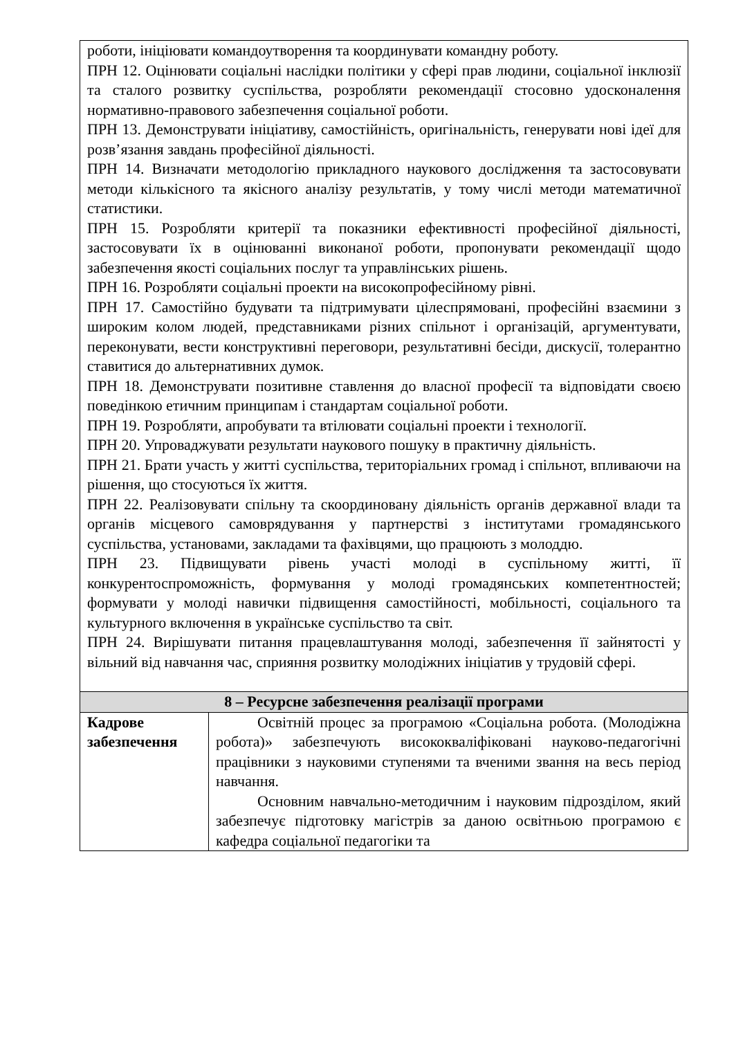| роботи, ініціювати командоутворення та координувати командну роботу. ПРН 12. Оцінювати соціальні наслідки політики у сфері прав людини, соціальної інклюзії та сталого розвитку суспільства, розробляти рекомендації стосовно удосконалення нормативно-правового забезпечення соціальної роботи. ПРН 13. Демонструвати ініціативу, самостійність, оригінальність, генерувати нові ідеї для розв’язання завдань професійної діяльності. ПРН 14. Визначати методологію прикладного наукового дослідження та застосовувати методи кількісного та якісного аналізу результатів, у тому числі методи математичної статистики. ПРН 15. Розробляти критерії та показники ефективності професійної діяльності, застосовувати їх в оцінюванні виконаної роботи, пропонувати рекомендації щодо забезпечення якості соціальних послуг та управлінських рішень. ПРН 16. Розробляти соціальні проекти на високопрофесійному рівні. ПРН 17. Самостійно будувати та підтримувати цілеспрямовані, професійні взаємини з широким колом людей, представниками різних спільнот і організацій, аргументувати, переконувати, вести конструктивні переговори, результативні бесіди, дискусії, толерантно ставитися до альтернативних думок. ПРН 18. Демонструвати позитивне ставлення до власної професії та відповідати своєю поведінкою етичним принципам і стандартам соціальної роботи. ПРН 19. Розробляти, апробувати та втілювати соціальні проекти і технології. ПРН 20. Упроваджувати результати наукового пошуку в практичну діяльність. ПРН 21. Брати участь у житті суспільства, територіальних громад і спільнот, впливаючи на рішення, що стосуються їх життя. ПРН 22. Реалізовувати спільну та скоординовану діяльність органів державної влади та органів місцевого самоврядування у партнерстві з інститутами громадянського суспільства, установами, закладами та фахівцями, що працюють з молоддю. ПРН 23. Підвищувати рівень участі молоді в суспільному житті, її конкурентоспроможність, формування у молоді громадянських компетентностей; формувати у молоді навички підвищення самостійності, мобільності, соціального та культурного включення в українське суспільство та світ. ПРН 24. Вирішувати питання працевлаштування молоді, забезпечення її зайнятості у вільний від навчання час, сприяння розвитку молодіжних ініціатив у трудовій сфері. | |
| 8 – Ресурсне забезпечення реалізації програми | |
| Кадрове забезпечення | Освітній процес за програмою «Соціальна робота. (Молодіжна робота)» забезпечують висококваліфіковані науково-педагогічні працівники з науковими ступенями та вченими звання на весь період навчання. Основним навчально-методичним і науковим підрозділом, який забезпечує підготовку магістрів за даною освітньою програмою є кафедра соціальної педагогіки та |